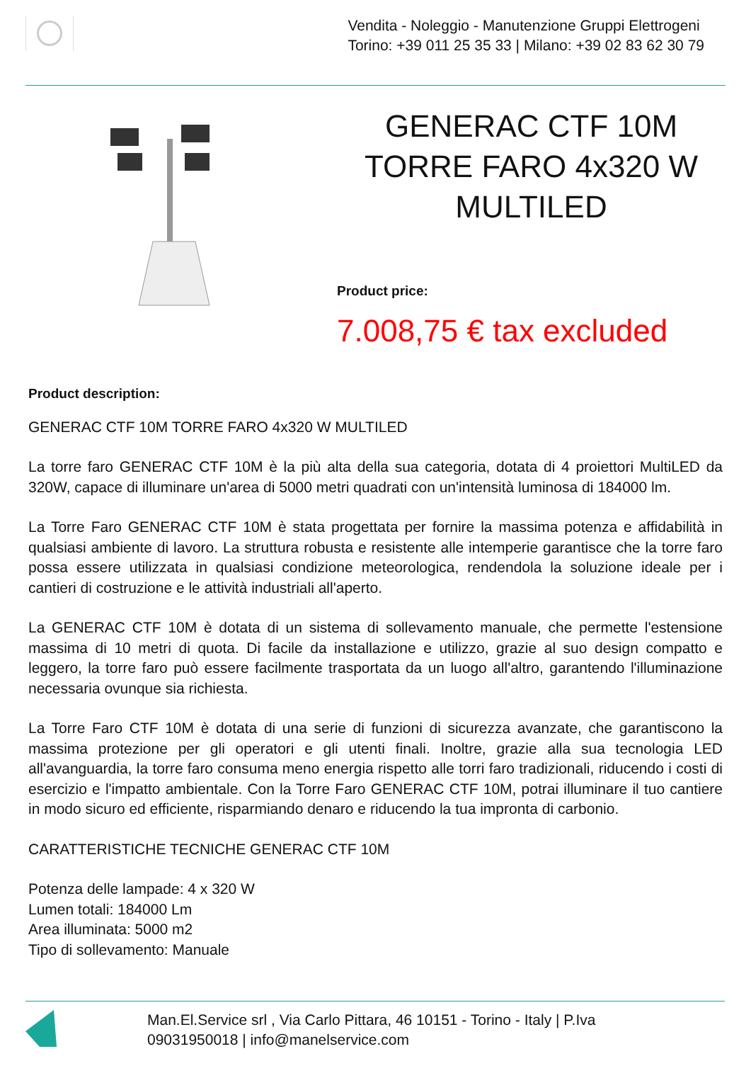Vendita - Noleggio - Manutenzione Gruppi Elettrogeni
Torino: +39 011 25 35 33 | Milano: +39 02 83 62 30 79
GENERAC CTF 10M TORRE FARO 4x320 W MULTILED
Product price:
7.008,75 € tax excluded
Product description:
GENERAC CTF 10M TORRE FARO 4x320 W MULTILED
La torre faro GENERAC CTF 10M è la più alta della sua categoria, dotata di 4 proiettori MultiLED da 320W, capace di illuminare un'area di 5000 metri quadrati con un'intensità luminosa di 184000 lm.
La Torre Faro GENERAC CTF 10M è stata progettata per fornire la massima potenza e affidabilità in qualsiasi ambiente di lavoro. La struttura robusta e resistente alle intemperie garantisce che la torre faro possa essere utilizzata in qualsiasi condizione meteorologica, rendendola la soluzione ideale per i cantieri di costruzione e le attività industriali all'aperto.
La GENERAC CTF 10M è dotata di un sistema di sollevamento manuale, che permette l'estensione massima di 10 metri di quota. Di facile da installazione e utilizzo, grazie al suo design compatto e leggero, la torre faro può essere facilmente trasportata da un luogo all'altro, garantendo l'illuminazione necessaria ovunque sia richiesta.
La Torre Faro CTF 10M è dotata di una serie di funzioni di sicurezza avanzate, che garantiscono la massima protezione per gli operatori e gli utenti finali. Inoltre, grazie alla sua tecnologia LED all'avanguardia, la torre faro consuma meno energia rispetto alle torri faro tradizionali, riducendo i costi di esercizio e l'impatto ambientale. Con la Torre Faro GENERAC CTF 10M, potrai illuminare il tuo cantiere in modo sicuro ed efficiente, risparmiando denaro e riducendo la tua impronta di carbonio.
CARATTERISTICHE TECNICHE GENERAC CTF 10M
Potenza delle lampade: 4 x 320 W
Lumen totali: 184000 Lm
Area illuminata: 5000 m2
Tipo di sollevamento: Manuale
Man.El.Service srl , Via Carlo Pittara, 46 10151 - Torino - Italy | P.Iva
09031950018 | info@manelservice.com